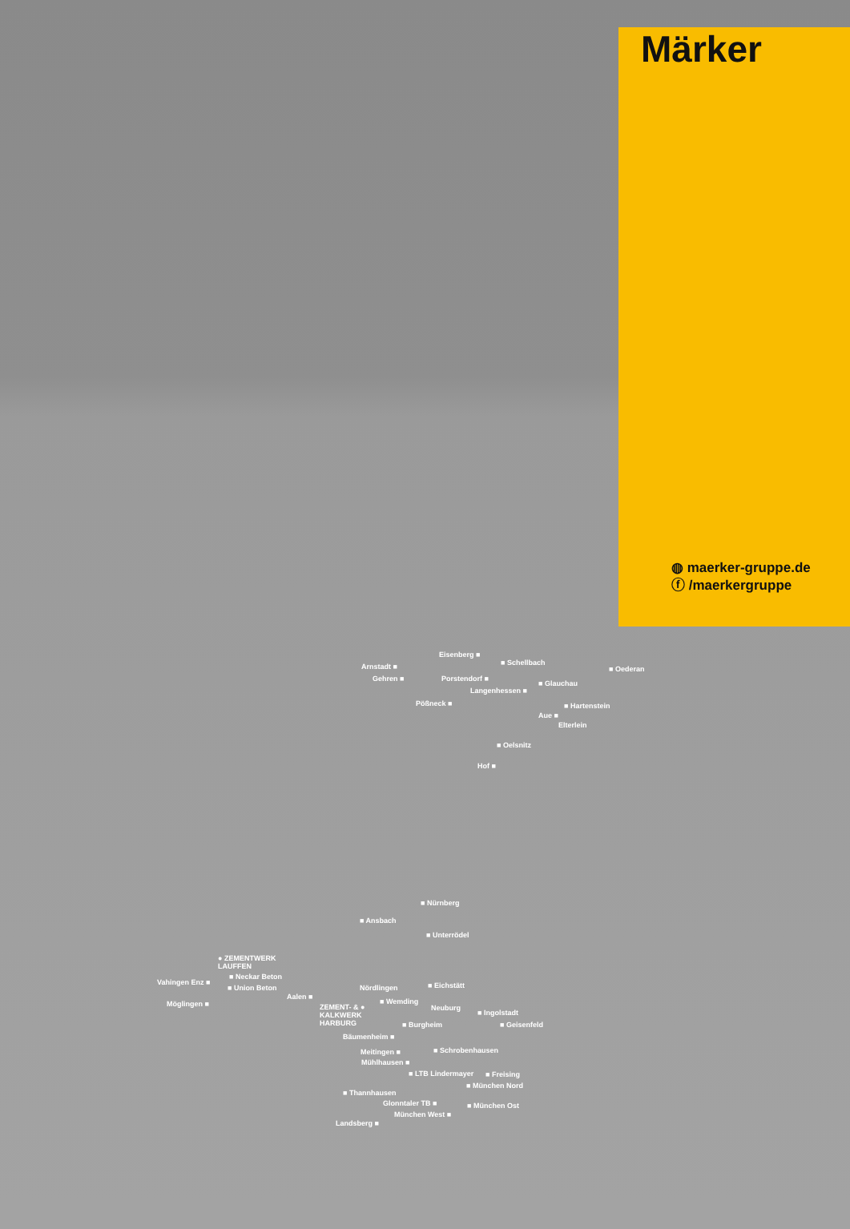Märker
◍ maerker-gruppe.de
ⓕ /maerkergruppe
Eisenberg ■
■ Schellbach
Arnstadt ■ ■ Oederan
Gehren ■ Porstendorf ■
■ Glauchau
Langenhessen ■
Pößneck ■ ■ Hartenstein
Aue ■
Elterlein
■ Oelsnitz
Hof ■
■ Nürnberg
■ Ansbach
■ Unterrödel
● ZEMENTWERK
LAUFFEN
■ Neckar Beton
Vahingen Enz ■
■ Union Beton ■ Eichstätt
Nördlingen
Aalen ■
■ Wemding
Möglingen ■
ZEMENT- & ●
KALKWERK
HARBURG
Neuburg
■ Ingolstadt
■ Burgheim ■ Geisenfeld
Bäumenheim ■
■ Schrobenhausen
Meitingen ■
Mühlhausen ■
■ LTB Lindermayer ■ Freising
■ München Nord
■ Thannhausen
Glonntaler TB ■ ■ München Ost
München West ■
Landsberg ■